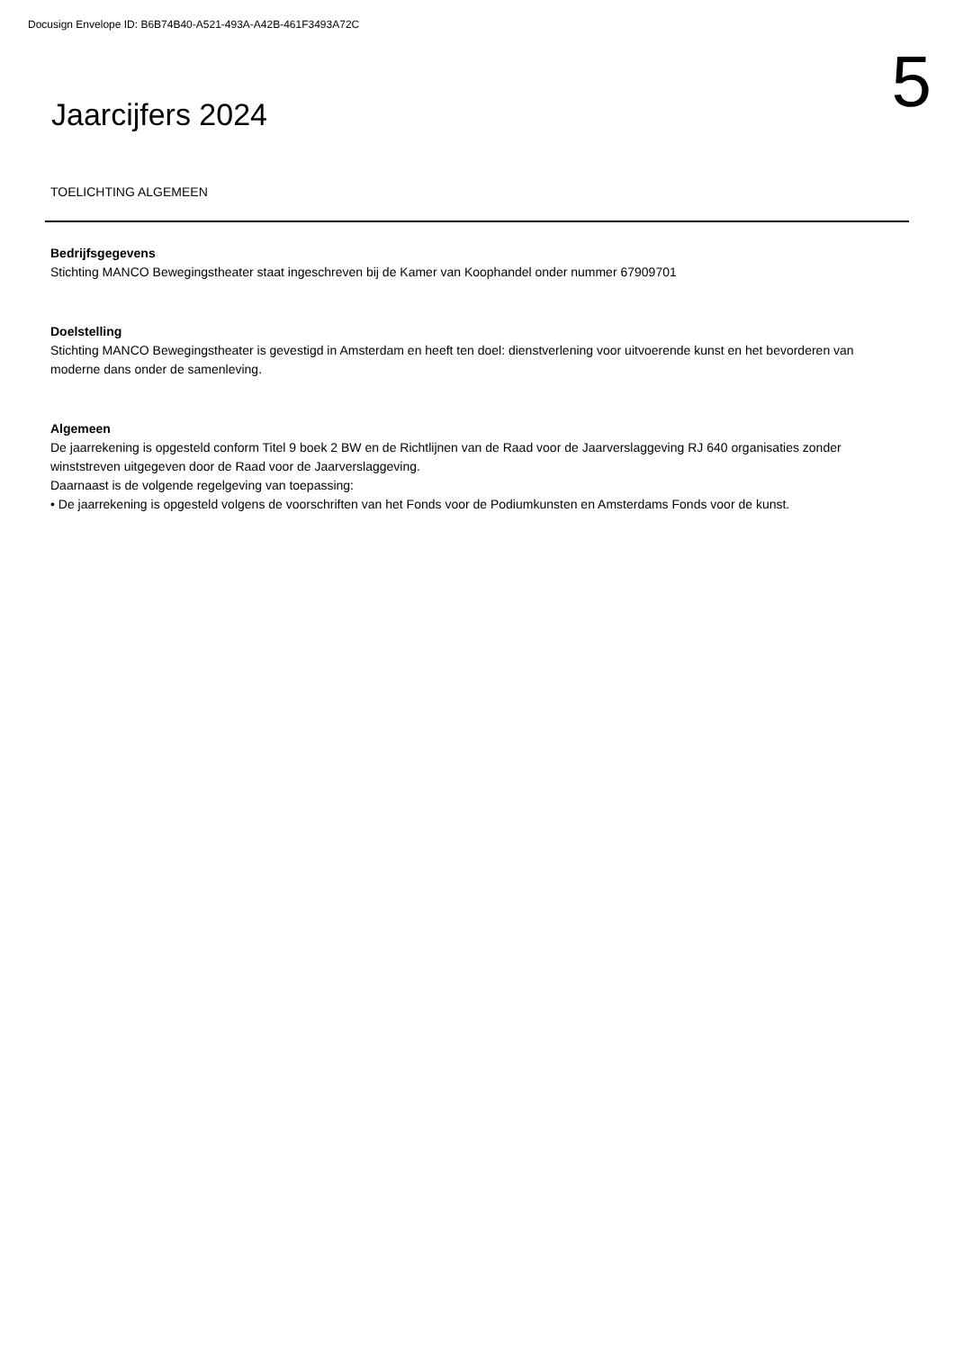Docusign Envelope ID: B6B74B40-A521-493A-A42B-461F3493A72C
Jaarcijfers 2024
5
TOELICHTING ALGEMEEN
Bedrijfsgegevens
Stichting MANCO Bewegingstheater staat ingeschreven bij de Kamer van Koophandel onder nummer 67909701
Doelstelling
Stichting MANCO Bewegingstheater is gevestigd in Amsterdam en heeft ten doel: dienstverlening voor uitvoerende kunst en het bevorderen van moderne dans onder de samenleving.
Algemeen
De jaarrekening is opgesteld conform Titel 9 boek 2 BW en de Richtlijnen van de Raad voor de Jaarverslaggeving RJ 640 organisaties zonder winststreven uitgegeven door de Raad voor de Jaarverslaggeving.
Daarnaast is de volgende regelgeving van toepassing:
• De jaarrekening is opgesteld volgens de voorschriften van het Fonds voor de Podiumkunsten en Amsterdams Fonds voor de kunst.